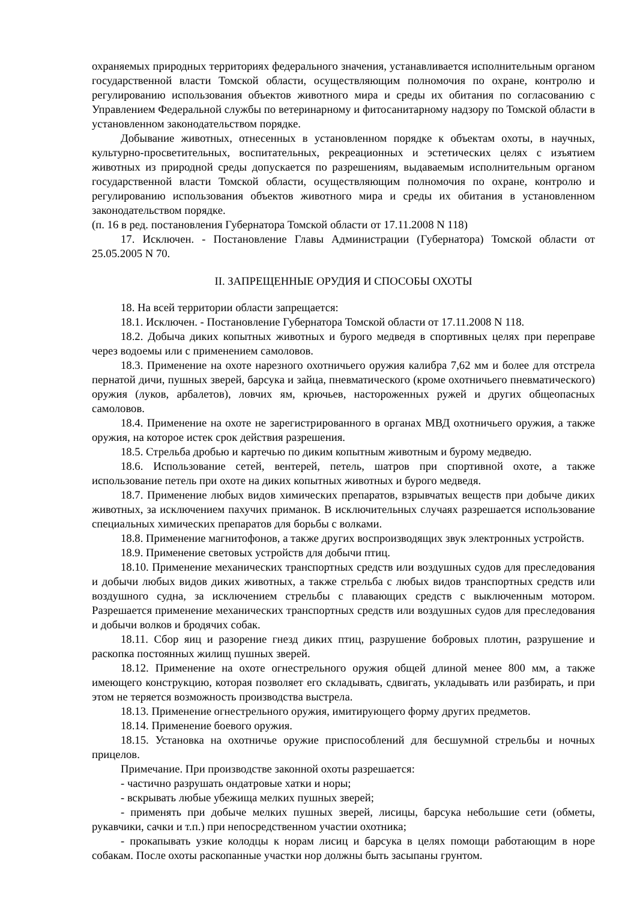охраняемых природных территориях федерального значения, устанавливается исполнительным органом государственной власти Томской области, осуществляющим полномочия по охране, контролю и регулированию использования объектов животного мира и среды их обитания по согласованию с Управлением Федеральной службы по ветеринарному и фитосанитарному надзору по Томской области в установленном законодательством порядке.
Добывание животных, отнесенных в установленном порядке к объектам охоты, в научных, культурно-просветительных, воспитательных, рекреационных и эстетических целях с изъятием животных из природной среды допускается по разрешениям, выдаваемым исполнительным органом государственной власти Томской области, осуществляющим полномочия по охране, контролю и регулированию использования объектов животного мира и среды их обитания в установленном законодательством порядке.
(п. 16 в ред. постановления Губернатора Томской области от 17.11.2008 N 118)
17. Исключен. - Постановление Главы Администрации (Губернатора) Томской области от 25.05.2005 N 70.
II. ЗАПРЕЩЕННЫЕ ОРУДИЯ И СПОСОБЫ ОХОТЫ
18. На всей территории области запрещается:
18.1. Исключен. - Постановление Губернатора Томской области от 17.11.2008 N 118.
18.2. Добыча диких копытных животных и бурого медведя в спортивных целях при переправе через водоемы или с применением самоловов.
18.3. Применение на охоте нарезного охотничьего оружия калибра 7,62 мм и более для отстрела пернатой дичи, пушных зверей, барсука и зайца, пневматического (кроме охотничьего пневматического) оружия (луков, арбалетов), ловчих ям, крючьев, настороженных ружей и других общеопасных самоловов.
18.4. Применение на охоте не зарегистрированного в органах МВД охотничьего оружия, а также оружия, на которое истек срок действия разрешения.
18.5. Стрельба дробью и картечью по диким копытным животным и бурому медведю.
18.6. Использование сетей, вентерей, петель, шатров при спортивной охоте, а также использование петель при охоте на диких копытных животных и бурого медведя.
18.7. Применение любых видов химических препаратов, взрывчатых веществ при добыче диких животных, за исключением пахучих приманок. В исключительных случаях разрешается использование специальных химических препаратов для борьбы с волками.
18.8. Применение магнитофонов, а также других воспроизводящих звук электронных устройств.
18.9. Применение световых устройств для добычи птиц.
18.10. Применение механических транспортных средств или воздушных судов для преследования и добычи любых видов диких животных, а также стрельба с любых видов транспортных средств или воздушного судна, за исключением стрельбы с плавающих средств с выключенным мотором. Разрешается применение механических транспортных средств или воздушных судов для преследования и добычи волков и бродячих собак.
18.11. Сбор яиц и разорение гнезд диких птиц, разрушение бобровых плотин, разрушение и раскопка постоянных жилищ пушных зверей.
18.12. Применение на охоте огнестрельного оружия общей длиной менее 800 мм, а также имеющего конструкцию, которая позволяет его складывать, сдвигать, укладывать или разбирать, и при этом не теряется возможность производства выстрела.
18.13. Применение огнестрельного оружия, имитирующего форму других предметов.
18.14. Применение боевого оружия.
18.15. Установка на охотничье оружие приспособлений для бесшумной стрельбы и ночных прицелов.
Примечание. При производстве законной охоты разрешается:
- частично разрушать ондатровые хатки и норы;
- вскрывать любые убежища мелких пушных зверей;
- применять при добыче мелких пушных зверей, лисицы, барсука небольшие сети (обметы, рукавчики, сачки и т.п.) при непосредственном участии охотника;
- прокапывать узкие колодцы к норам лисиц и барсука в целях помощи работающим в норе собакам. После охоты раскопанные участки нор должны быть засыпаны грунтом.